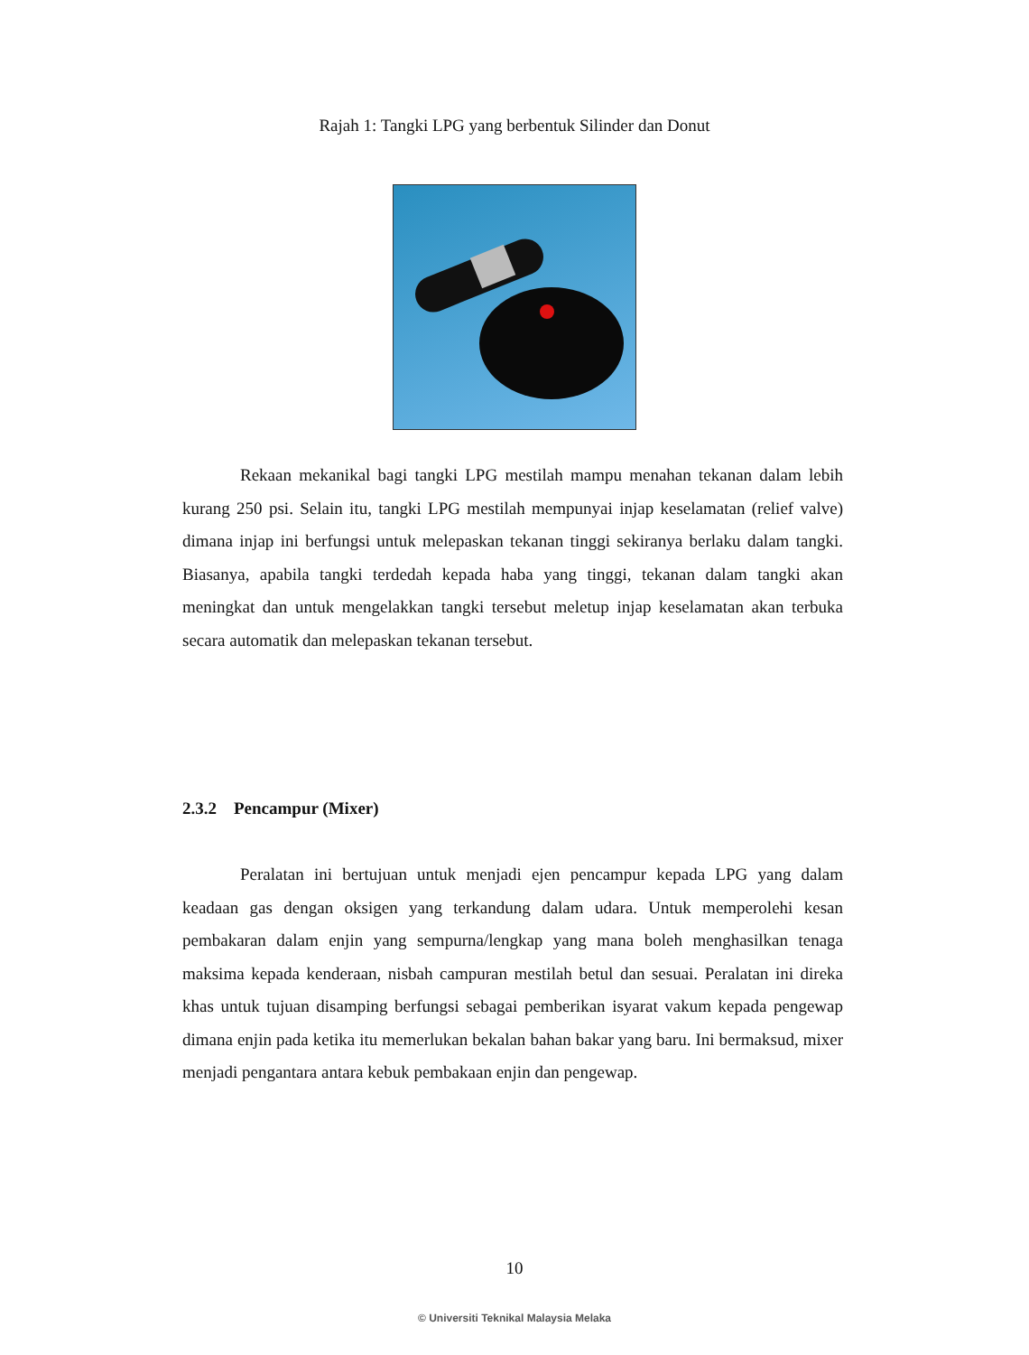Rajah 1: Tangki LPG yang berbentuk Silinder dan Donut
Rekaan mekanikal bagi tangki LPG mestilah mampu menahan tekanan dalam lebih kurang 250 psi. Selain itu, tangki LPG mestilah mempunyai injap keselamatan (relief valve) dimana injap ini berfungsi untuk melepaskan tekanan tinggi sekiranya berlaku dalam tangki. Biasanya, apabila tangki terdedah kepada haba yang tinggi, tekanan dalam tangki akan meningkat dan untuk mengelakkan tangki tersebut meletup injap keselamatan akan terbuka secara automatik dan melepaskan tekanan tersebut.
2.3.2 Pencampur (Mixer)
Peralatan ini bertujuan untuk menjadi ejen pencampur kepada LPG yang dalam keadaan gas dengan oksigen yang terkandung dalam udara. Untuk memperolehi kesan pembakaran dalam enjin yang sempurna/lengkap yang mana boleh menghasilkan tenaga maksima kepada kenderaan, nisbah campuran mestilah betul dan sesuai. Peralatan ini direka khas untuk tujuan disamping berfungsi sebagai pemberikan isyarat vakum kepada pengewap dimana enjin pada ketika itu memerlukan bekalan bahan bakar yang baru. Ini bermaksud, mixer menjadi pengantara antara kebuk pembakaan enjin dan pengewap.
10
© Universiti Teknikal Malaysia Melaka